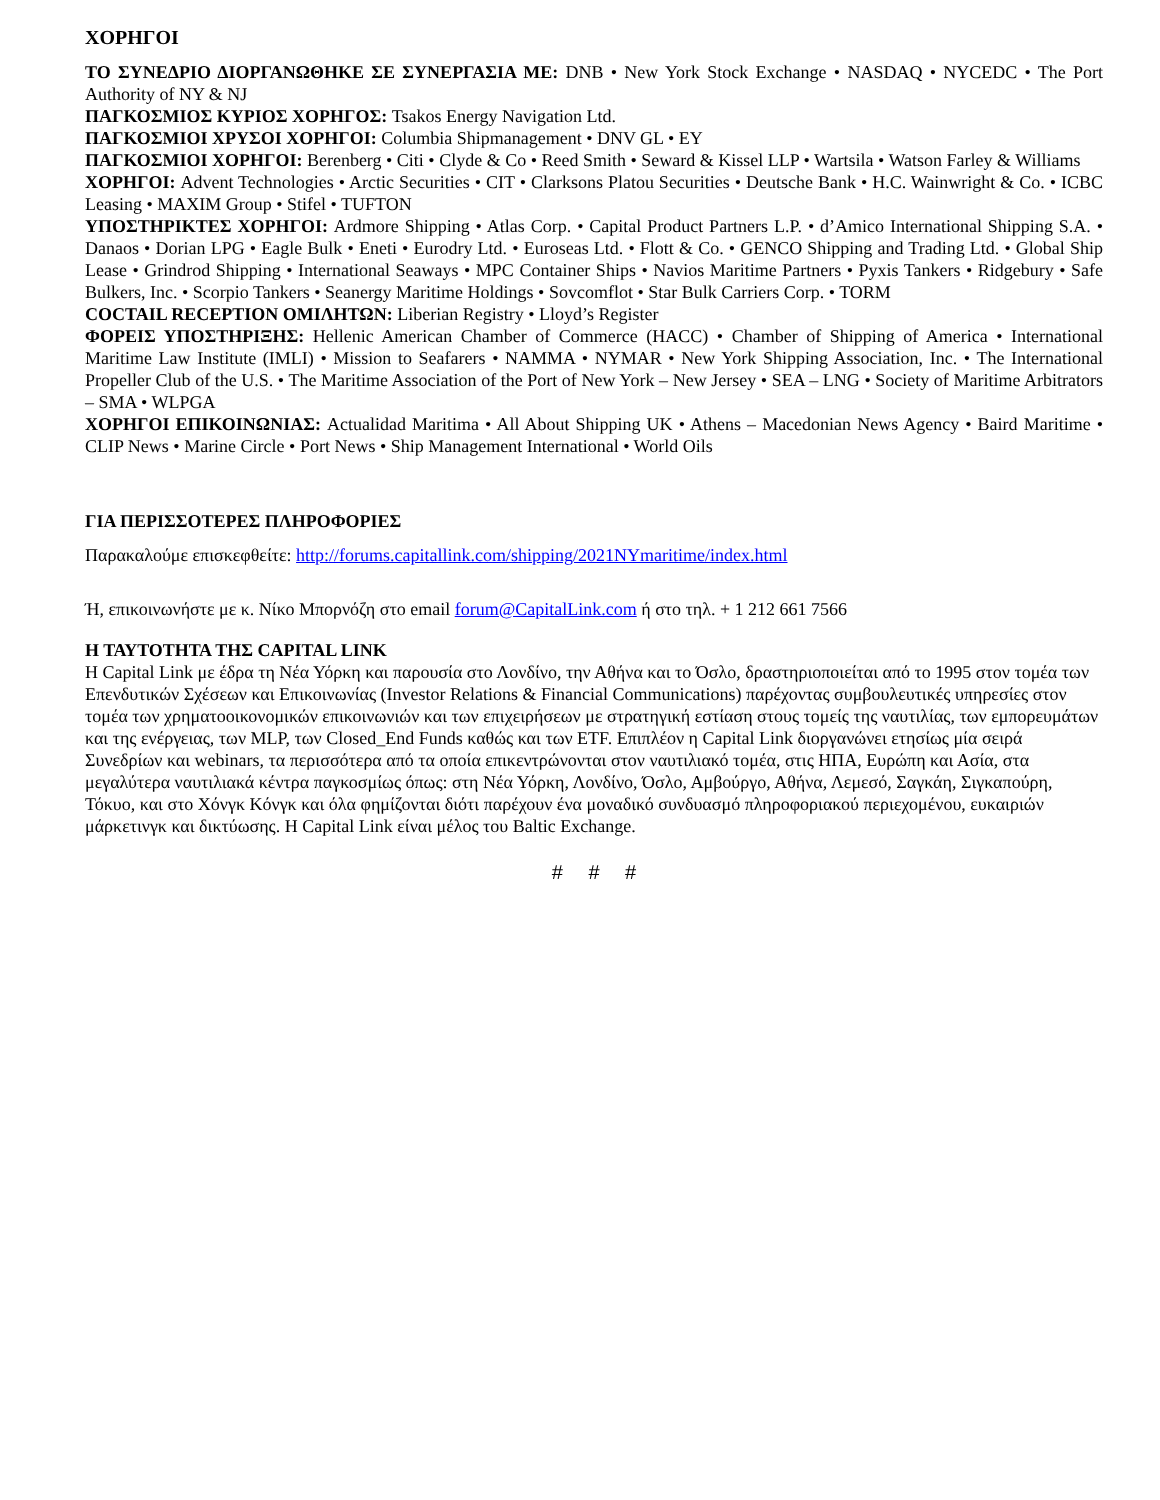ΧΟΡΗΓΟΙ
ΤΟ ΣΥΝΕΔΡΙΟ ΔΙΟΡΓΑΝΩΘΗΚΕ ΣΕ ΣΥΝΕΡΓΑΣΙΑ ΜΕ: DNB • New York Stock Exchange • NASDAQ • NYCEDC • The Port Authority of NY & NJ
ΠΑΓΚΟΣΜΙΟΣ ΚΥΡΙΟΣ ΧΟΡΗΓΟΣ: Tsakos Energy Navigation Ltd.
ΠΑΓΚΟΣΜΙΟΙ ΧΡΥΣΟΙ ΧΟΡΗΓΟΙ: Columbia Shipmanagement • DNV GL • EY
ΠΑΓΚΟΣΜΙΟΙ ΧΟΡΗΓΟΙ: Berenberg • Citi • Clyde & Co • Reed Smith • Seward & Kissel LLP • Wartsila • Watson Farley & Williams
ΧΟΡΗΓΟΙ: Advent Technologies • Arctic Securities • CIT • Clarksons Platou Securities • Deutsche Bank • H.C. Wainwright & Co. • ICBC Leasing • MAXIM Group • Stifel • TUFTON
ΥΠΟΣΤΗΡΙΚΤΕΣ ΧΟΡΗΓΟΙ: Ardmore Shipping • Atlas Corp. • Capital Product Partners L.P. • d’Amico International Shipping S.A. • Danaos • Dorian LPG • Eagle Bulk • Eneti • Eurodry Ltd. • Euroseas Ltd. • Flott & Co. • GENCO Shipping and Trading Ltd. • Global Ship Lease • Grindrod Shipping • International Seaways • MPC Container Ships • Navios Maritime Partners • Pyxis Tankers • Ridgebury • Safe Bulkers, Inc. • Scorpio Tankers • Seanergy Maritime Holdings • Sovcomflot • Star Bulk Carriers Corp. • TORM
COCTAIL RECEPTION ΟΜΙΛΗΤΩΝ: Liberian Registry • Lloyd’s Register
ΦΟΡΕΙΣ ΥΠΟΣΤΗΡΙΞΗΣ: Hellenic American Chamber of Commerce (HACC) • Chamber of Shipping of America • International Maritime Law Institute (IMLI) • Mission to Seafarers • NAMMA • NYMAR • New York Shipping Association, Inc. • The International Propeller Club of the U.S. • The Maritime Association of the Port of New York – New Jersey • SEA – LNG • Society of Maritime Arbitrators – SMA • WLPGA
ΧΟΡΗΓΟΙ ΕΠΙΚΟΙΝΩΝΙΑΣ: Actualidad Maritima • All About Shipping UK • Athens – Macedonian News Agency • Baird Maritime • CLIP News • Marine Circle • Port News • Ship Management International • World Oils
ΓΙΑ ΠΕΡΙΣΣΟΤΕΡΕΣ ΠΛΗΡΟΦΟΡΙΕΣ
Παρακαλούμε επισκεφθείτε: http://forums.capitallink.com/shipping/2021NYmaritime/index.html
Ή, επικοινωνήστε με κ. Νίκο Μπορνόζη στο email forum@CapitalLink.com ή στο τηλ. + 1 212 661 7566
Η ΤΑΥΤΟΤΗΤΑ ΤΗΣ CAPITAL LINK
Η Capital Link με έδρα τη Νέα Υόρκη και παρουσία στο Λονδίνο, την Αθήνα και το Όσλο, δραστηριοποιείται από το 1995 στον τομέα των Επενδυτικών Σχέσεων και Επικοινωνίας (Investor Relations & Financial Communications) παρέχοντας συμβουλευτικές υπηρεσίες στον τομέα των χρηματοοικονομικών επικοινωνιών και των επιχειρήσεων με στρατηγική εστίαση στους τομείς της ναυτιλίας, των εμπορευμάτων και της ενέργειας, των MLP, των Closed_End Funds καθώς και των ETF. Επιπλέον η Capital Link διοργανώνει ετησίως μία σειρά Συνεδρίων και webinars, τα περισσότερα από τα οποία επικεντρώνονται στον ναυτιλιακό τομέα, στις ΗΠΑ, Ευρώπη και Ασία, στα μεγαλύτερα ναυτιλιακά κέντρα παγκοσμίως όπως: στη Νέα Υόρκη, Λονδίνο, Όσλο, Αμβούργο, Αθήνα, Λεμεσό, Σαγκάη, Σιγκαπούρη, Τόκυο, και στο Χόνγκ Κόνγκ και όλα φημίζονται διότι παρέχουν ένα μοναδικό συνδυασμό πληροφοριακού περιεχομένου, ευκαιριών μάρκετινγκ και δικτύωσης. Η Capital Link είναι μέλος του Baltic Exchange.
# # #